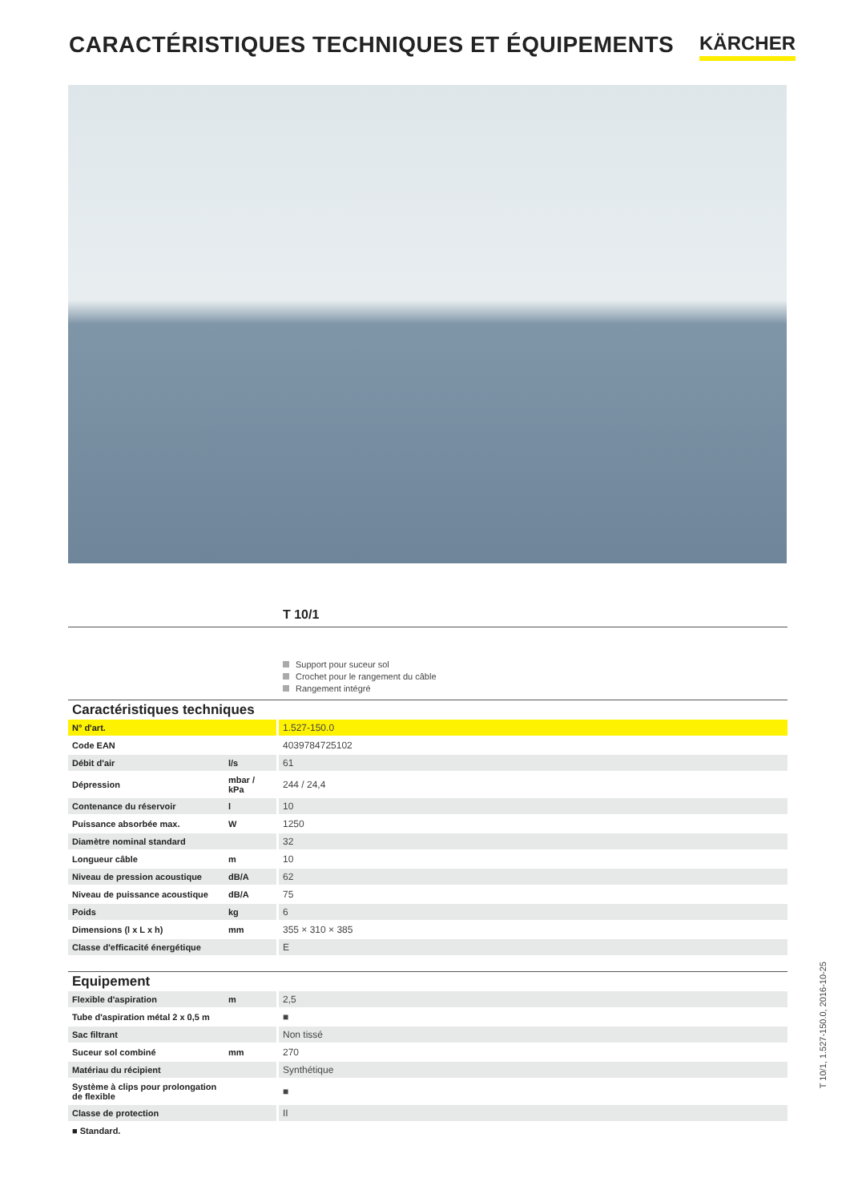CARACTÉRISTIQUES TECHNIQUES ET ÉQUIPEMENTS
KÄRCHER
T 10/1
Support pour suceur sol
Crochet pour le rangement du câble
Rangement intégré
| Caractéristiques techniques | | |
| N° d'art. | | 1.527-150.0 |
| Code EAN | | 4039784725102 |
| Débit d'air | l/s | 61 |
| Dépression | mbar / kPa | 244 / 24,4 |
| Contenance du réservoir | l | 10 |
| Puissance absorbée max. | W | 1250 |
| Diamètre nominal standard | | 32 |
| Longueur câble | m | 10 |
| Niveau de pression acoustique | dB/A | 62 |
| Niveau de puissance acoustique | dB/A | 75 |
| Poids | kg | 6 |
| Dimensions (l x L x h) | mm | 355 × 310 × 385 |
| Classe d'efficacité énergétique | | E |
| Equipement | | |
| Flexible d'aspiration | m | 2,5 |
| Tube d'aspiration métal 2 x 0,5 m | | ■ |
| Sac filtrant | | Non tissé |
| Suceur sol combiné | mm | 270 |
| Matériau du récipient | | Synthétique |
| Système à clips pour prolongation de flexible | | ■ |
| Classe de protection | | II |
| ■ Standard. | | |
T 10/1, 1.527-150.0, 2016-10-25